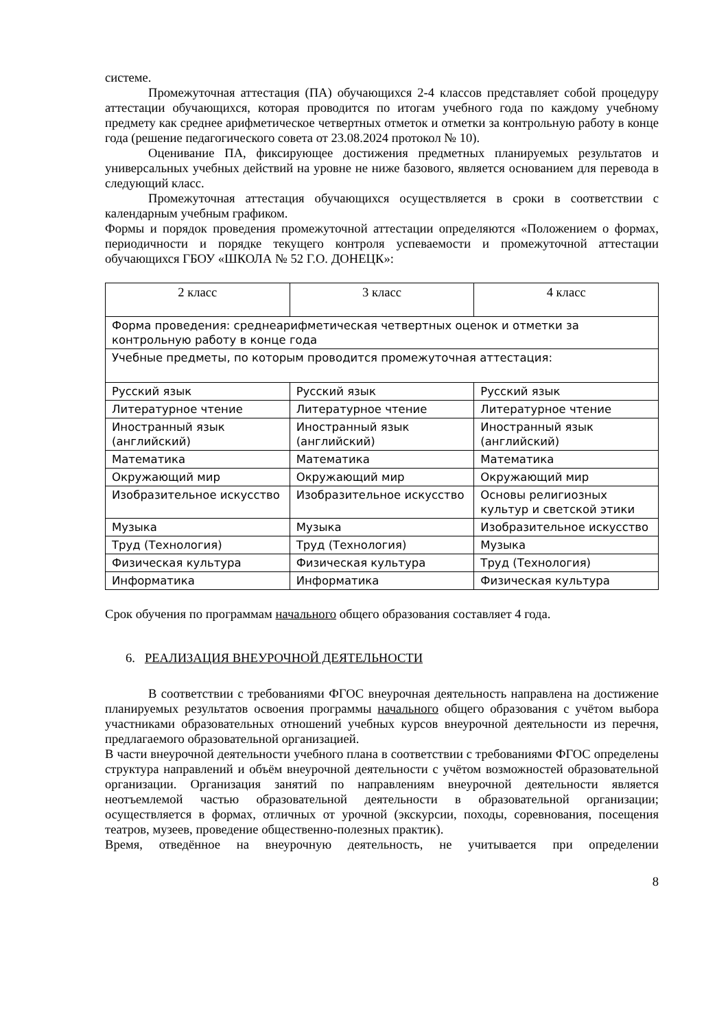системе.
Промежуточная аттестация (ПА) обучающихся 2-4 классов представляет собой процедуру аттестации обучающихся, которая проводится по итогам учебного года по каждому учебному предмету как среднее арифметическое четвертных отметок и отметки за контрольную работу в конце года (решение педагогического совета от 23.08.2024 протокол № 10).
Оценивание ПА, фиксирующее достижения предметных планируемых результатов и универсальных учебных действий на уровне не ниже базового, является основанием для перевода в следующий класс.
Промежуточная аттестация обучающихся осуществляется в сроки в соответствии с календарным учебным графиком.
Формы и порядок проведения промежуточной аттестации определяются «Положением о формах, периодичности и порядке текущего контроля успеваемости и промежуточной аттестации обучающихся ГБОУ «ШКОЛА № 52 Г.О. ДОНЕЦК»:
| 2 класс | 3 класс | 4 класс |
| --- | --- | --- |
| Форма проведения: среднеарифметическая четвертных оценок и отметки за контрольную работу в конце года | | |
| Учебные предметы, по которым проводится промежуточная аттестация: | | |
| Русский язык | Русский язык | Русский язык |
| Литературное чтение | Литературное чтение | Литературное чтение |
| Иностранный язык (английский) | Иностранный язык (английский) | Иностранный язык (английский) |
| Математика | Математика | Математика |
| Окружающий мир | Окружающий мир | Окружающий мир |
| Изобразительное искусство | Изобразительное искусство | Основы религиозных культур и светской этики |
| Музыка | Музыка | Изобразительное искусство |
| Труд (Технология) | Труд (Технология) | Музыка |
| Физическая культура | Физическая культура | Труд (Технология) |
| Информатика | Информатика | Физическая культура |
Срок обучения по программам начального общего образования составляет 4 года.
6. РЕАЛИЗАЦИЯ ВНЕУРОЧНОЙ ДЕЯТЕЛЬНОСТИ
В соответствии с требованиями ФГОС внеурочная деятельность направлена на достижение планируемых результатов освоения программы начального общего образования с учётом выбора участниками образовательных отношений учебных курсов внеурочной деятельности из перечня, предлагаемого образовательной организацией.
В части внеурочной деятельности учебного плана в соответствии с требованиями ФГОС определены структура направлений и объём внеурочной деятельности с учётом возможностей образовательной организации. Организация занятий по направлениям внеурочной деятельности является неотъемлемой частью образовательной деятельности в образовательной организации; осуществляется в формах, отличных от урочной (экскурсии, походы, соревнования, посещения театров, музеев, проведение общественно-полезных практик).
Время, отведённое на внеурочную деятельность, не учитывается при определении
8